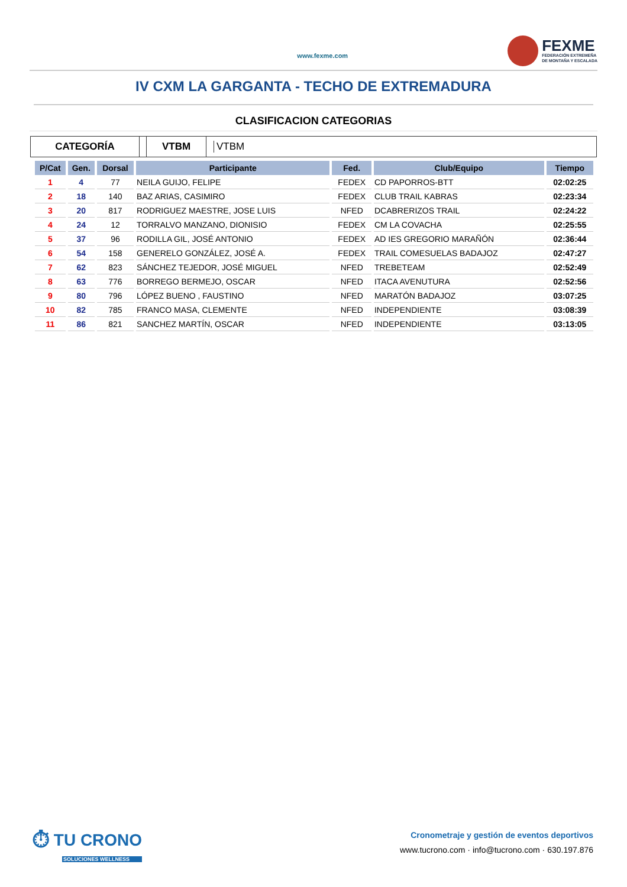www.fexme.com
FEXME
FEDERACIÓN EXTREMEÑA
DE MONTAÑA Y ESCALADA
IV CXM LA GARGANTA - TECHO DE EXTREMADURA
CLASIFICACION CATEGORIAS
CATEGORÍA VTBM
VTBM
| P/Cat | Gen. | Dorsal | Participante | Fed. | Club/Equipo | Tiempo |
| --- | --- | --- | --- | --- | --- | --- |
| 1 | 4 | 77 | NEILA GUIJO, FELIPE | FEDEX | CD PAPORROS-BTT | 02:02:25 |
| 2 | 18 | 140 | BAZ ARIAS, CASIMIRO | FEDEX | CLUB TRAIL KABRAS | 02:23:34 |
| 3 | 20 | 817 | RODRIGUEZ MAESTRE, JOSE LUIS | NFED | DCABRERIZOS TRAIL | 02:24:22 |
| 4 | 24 | 12 | TORRALVO MANZANO, DIONISIO | FEDEX | CM LA COVACHA | 02:25:55 |
| 5 | 37 | 96 | RODILLA GIL, JOSÉ ANTONIO | FEDEX | AD IES GREGORIO MARAÑÓN | 02:36:44 |
| 6 | 54 | 158 | GENERELO GONZÁLEZ, JOSÉ A. | FEDEX | TRAIL COMESUELAS BADAJOZ | 02:47:27 |
| 7 | 62 | 823 | SÁNCHEZ TEJEDOR, JOSÉ MIGUEL | NFED | TREBETEAM | 02:52:49 |
| 8 | 63 | 776 | BORREGO BERMEJO, OSCAR | NFED | ITACA AVENUTURA | 02:52:56 |
| 9 | 80 | 796 | LÓPEZ BUENO , FAUSTINO | NFED | MARATÓN BADAJOZ | 03:07:25 |
| 10 | 82 | 785 | FRANCO MASA, CLEMENTE | NFED | INDEPENDIENTE | 03:08:39 |
| 11 | 86 | 821 | SANCHEZ MARTÍN, OSCAR | NFED | INDEPENDIENTE | 03:13:05 |
⏱ TU CRONO
SOLUCIONES WELLNESS
Cronometraje y gestión de eventos deportivos
www.tucrono.com · info@tucrono.com · 630.197.876